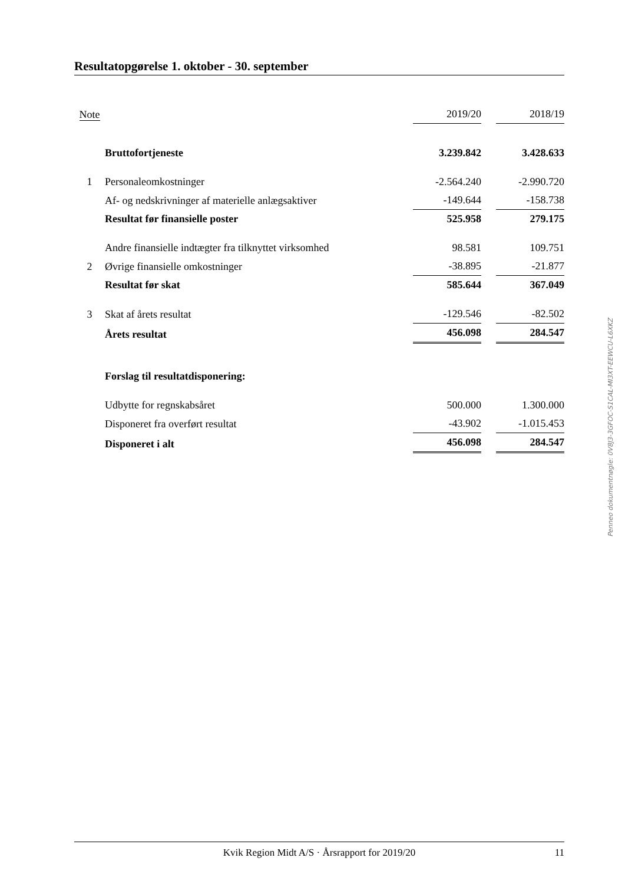Resultatopgørelse 1. oktober - 30. september
| Note | | 2019/20 | | 2018/19 |
| | Bruttofortjeneste | 3.239.842 | | 3.428.633 |
| 1 | Personaleomkostninger | -2.564.240 | | -2.990.720 |
| | Af- og nedskrivninger af materielle anlægsaktiver | -149.644 | | -158.738 |
| | Resultat før finansielle poster | 525.958 | | 279.175 |
| | Andre finansielle indtægter fra tilknyttet virksomhed | 98.581 | | 109.751 |
| 2 | Øvrige finansielle omkostninger | -38.895 | | -21.877 |
| | Resultat før skat | 585.644 | | 367.049 |
| 3 | Skat af årets resultat | -129.546 | | -82.502 |
| | Årets resultat | 456.098 | | 284.547 |
| | Forslag til resultatdisponering: | | | |
| | Udbytte for regnskabsåret | 500.000 | | 1.300.000 |
| | Disponeret fra overført resultat | -43.902 | | -1.015.453 |
| | Disponeret i alt | 456.098 | | 284.547 |
Kvik Region Midt A/S · Årsrapport for 2019/20 11
Penneo dokumentnøgle: 0V8J3-3GFOC-S1CAL-MI3XT-EEWCU-L6XKZ